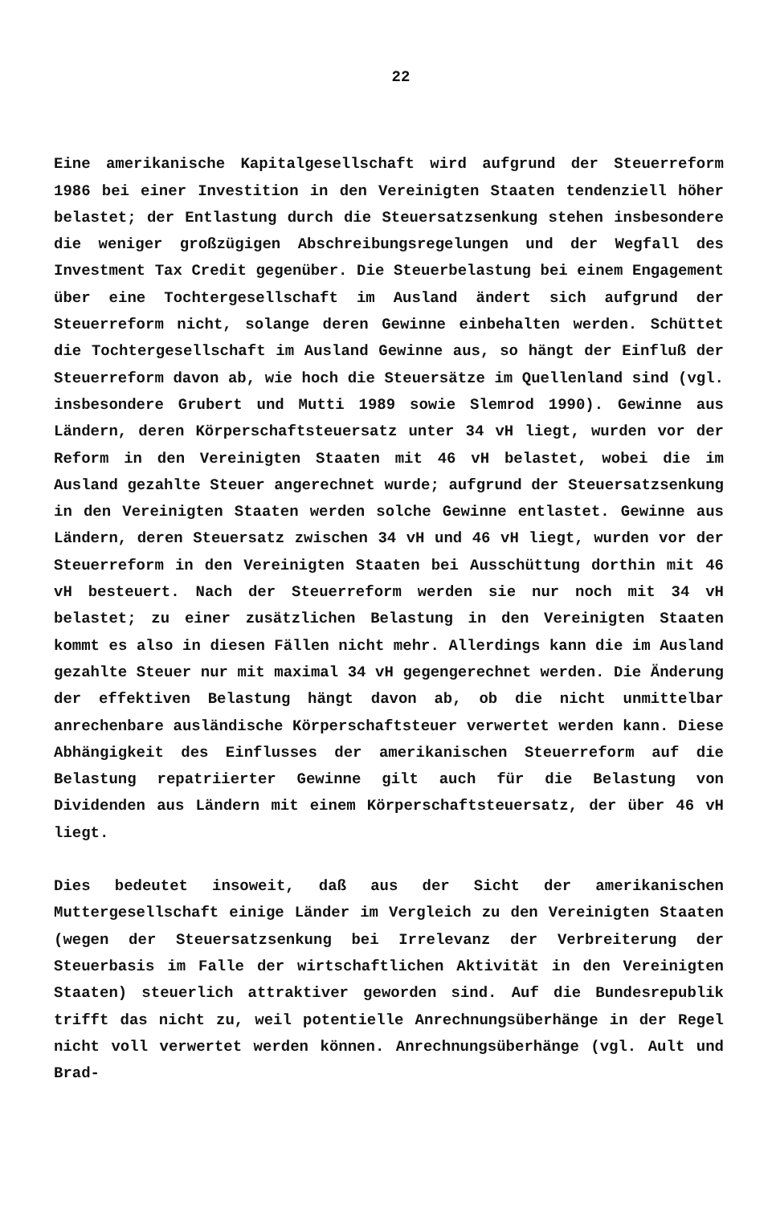22
Eine amerikanische Kapitalgesellschaft wird aufgrund der Steuerreform 1986 bei einer Investition in den Vereinigten Staaten tendenziell höher belastet; der Entlastung durch die Steuersatzsenkung stehen insbesondere die weniger großzügigen Abschreibungsregelungen und der Wegfall des Investment Tax Credit gegenüber. Die Steuerbelastung bei einem Engagement über eine Tochtergesellschaft im Ausland ändert sich aufgrund der Steuerreform nicht, solange deren Gewinne einbehalten werden. Schüttet die Tochtergesellschaft im Ausland Gewinne aus, so hängt der Einfluß der Steuerreform davon ab, wie hoch die Steuersätze im Quellenland sind (vgl. insbesondere Grubert und Mutti 1989 sowie Slemrod 1990). Gewinne aus Ländern, deren Körperschaftsteuersatz unter 34 vH liegt, wurden vor der Reform in den Vereinigten Staaten mit 46 vH belastet, wobei die im Ausland gezahlte Steuer angerechnet wurde; aufgrund der Steuersatzsenkung in den Vereinigten Staaten werden solche Gewinne entlastet. Gewinne aus Ländern, deren Steuersatz zwischen 34 vH und 46 vH liegt, wurden vor der Steuerreform in den Vereinigten Staaten bei Ausschüttung dorthin mit 46 vH besteuert. Nach der Steuerreform werden sie nur noch mit 34 vH belastet; zu einer zusätzlichen Belastung in den Vereinigten Staaten kommt es also in diesen Fällen nicht mehr. Allerdings kann die im Ausland gezahlte Steuer nur mit maximal 34 vH gegengerechnet werden. Die Änderung der effektiven Belastung hängt davon ab, ob die nicht unmittelbar anrechenbare ausländische Körperschaftsteuer verwertet werden kann. Diese Abhängigkeit des Einflusses der amerikanischen Steuerreform auf die Belastung repatriierter Gewinne gilt auch für die Belastung von Dividenden aus Ländern mit einem Körperschaftsteuersatz, der über 46 vH liegt.
Dies bedeutet insoweit, daß aus der Sicht der amerikanischen Muttergesellschaft einige Länder im Vergleich zu den Vereinigten Staaten (wegen der Steuersatzsenkung bei Irrelevanz der Verbreiterung der Steuerbasis im Falle der wirtschaftlichen Aktivität in den Vereinigten Staaten) steuerlich attraktiver geworden sind. Auf die Bundesrepublik trifft das nicht zu, weil potentielle Anrechnungsüberhänge in der Regel nicht voll verwertet werden können. Anrechnungsüberhänge (vgl. Ault und Brad-